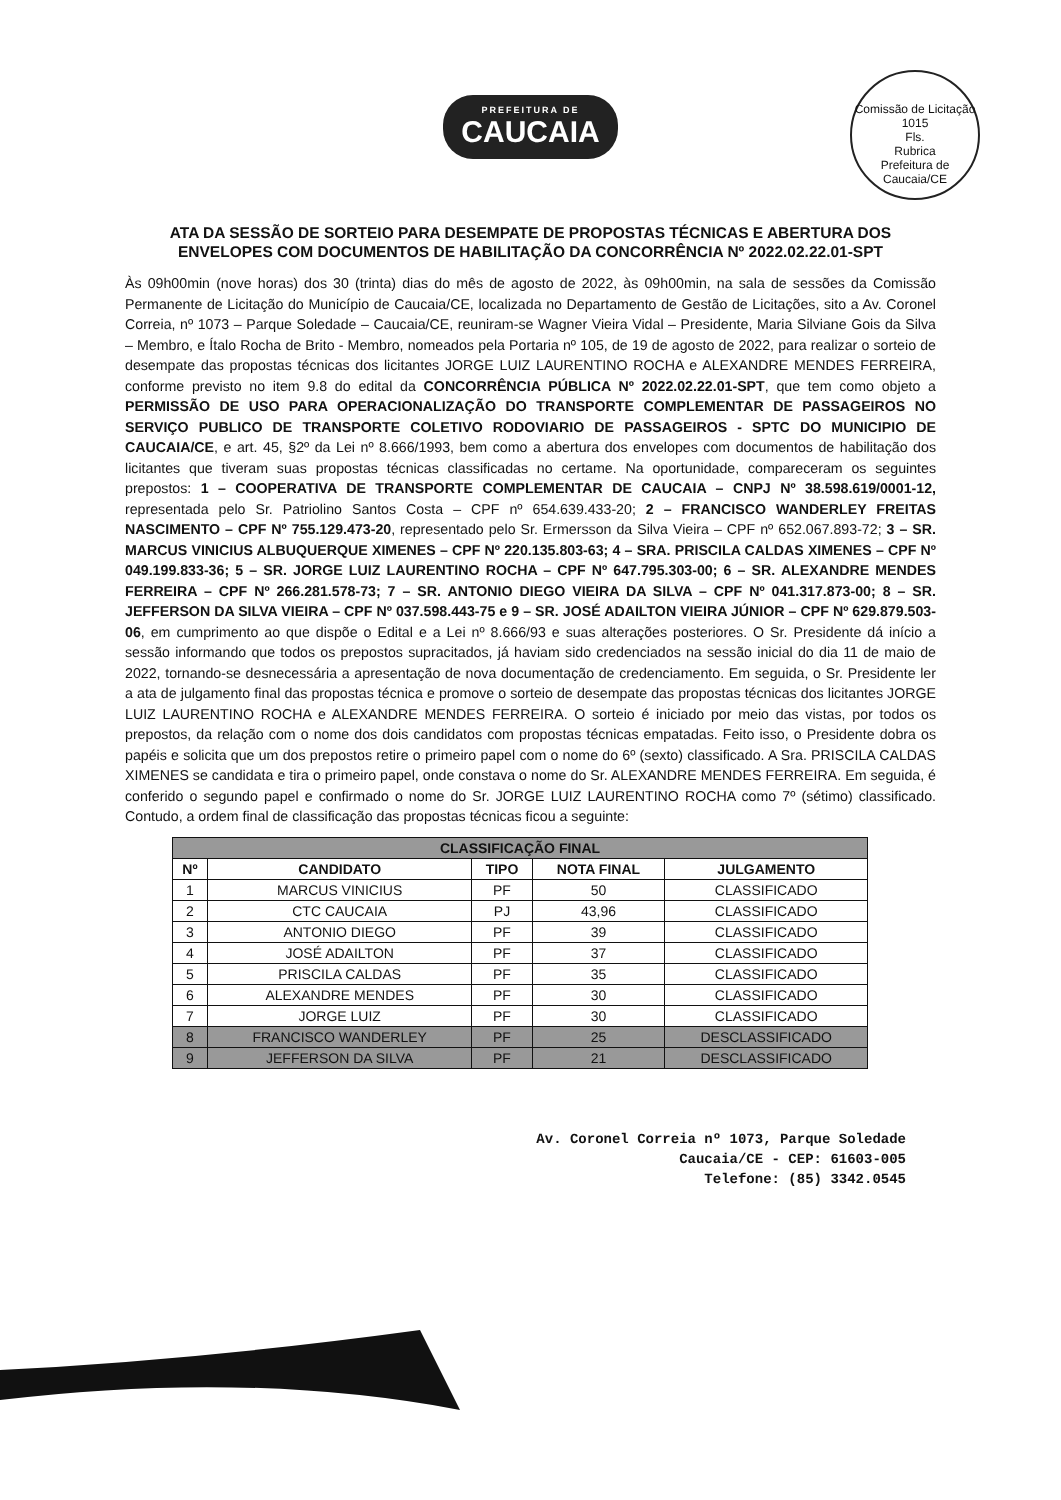Comissão de Licitação
1015
Fls.
Rubrica
Prefeitura de Caucaia/CE
PREFEITURA DE CAUCAIA
ATA DA SESSÃO DE SORTEIO PARA DESEMPATE DE PROPOSTAS TÉCNICAS E ABERTURA DOS
ENVELOPES COM DOCUMENTOS DE HABILITAÇÃO DA CONCORRÊNCIA Nº 2022.02.22.01-SPT
Às 09h00min (nove horas) dos 30 (trinta) dias do mês de agosto de 2022, às 09h00min, na sala de sessões da Comissão Permanente de Licitação do Município de Caucaia/CE, localizada no Departamento de Gestão de Licitações, sito a Av. Coronel Correia, nº 1073 – Parque Soledade – Caucaia/CE, reuniram-se Wagner Vieira Vidal – Presidente, Maria Silviane Gois da Silva – Membro, e Ítalo Rocha de Brito - Membro, nomeados pela Portaria nº 105, de 19 de agosto de 2022, para realizar o sorteio de desempate das propostas técnicas dos licitantes JORGE LUIZ LAURENTINO ROCHA e ALEXANDRE MENDES FERREIRA, conforme previsto no item 9.8 do edital da CONCORRÊNCIA PÚBLICA Nº 2022.02.22.01-SPT, que tem como objeto a PERMISSÃO DE USO PARA OPERACIONALIZAÇÃO DO TRANSPORTE COMPLEMENTAR DE PASSAGEIROS NO SERVIÇO PUBLICO DE TRANSPORTE COLETIVO RODOVIARIO DE PASSAGEIROS - SPTC DO MUNICIPIO DE CAUCAIA/CE, e art. 45, §2º da Lei nº 8.666/1993, bem como a abertura dos envelopes com documentos de habilitação dos licitantes que tiveram suas propostas técnicas classificadas no certame. Na oportunidade, compareceram os seguintes prepostos: 1 – COOPERATIVA DE TRANSPORTE COMPLEMENTAR DE CAUCAIA – CNPJ Nº 38.598.619/0001-12, representada pelo Sr. Patriolino Santos Costa – CPF nº 654.639.433-20; 2 – FRANCISCO WANDERLEY FREITAS NASCIMENTO – CPF Nº 755.129.473-20, representado pelo Sr. Ermersson da Silva Vieira – CPF nº 652.067.893-72; 3 – SR. MARCUS VINICIUS ALBUQUERQUE XIMENES – CPF Nº 220.135.803-63; 4 – SRA. PRISCILA CALDAS XIMENES – CPF Nº 049.199.833-36; 5 – SR. JORGE LUIZ LAURENTINO ROCHA – CPF Nº 647.795.303-00; 6 – SR. ALEXANDRE MENDES FERREIRA – CPF Nº 266.281.578-73; 7 – SR. ANTONIO DIEGO VIEIRA DA SILVA – CPF Nº 041.317.873-00; 8 – SR. JEFFERSON DA SILVA VIEIRA – CPF Nº 037.598.443-75 e 9 – SR. JOSÉ ADAILTON VIEIRA JÚNIOR – CPF Nº 629.879.503-06, em cumprimento ao que dispõe o Edital e a Lei nº 8.666/93 e suas alterações posteriores. O Sr. Presidente dá início a sessão informando que todos os prepostos supracitados, já haviam sido credenciados na sessão inicial do dia 11 de maio de 2022, tornando-se desnecessária a apresentação de nova documentação de credenciamento. Em seguida, o Sr. Presidente ler a ata de julgamento final das propostas técnica e promove o sorteio de desempate das propostas técnicas dos licitantes JORGE LUIZ LAURENTINO ROCHA e ALEXANDRE MENDES FERREIRA. O sorteio é iniciado por meio das vistas, por todos os prepostos, da relação com o nome dos dois candidatos com propostas técnicas empatadas. Feito isso, o Presidente dobra os papéis e solicita que um dos prepostos retire o primeiro papel com o nome do 6º (sexto) classificado. A Sra. PRISCILA CALDAS XIMENES se candidata e tira o primeiro papel, onde constava o nome do Sr. ALEXANDRE MENDES FERREIRA. Em seguida, é conferido o segundo papel e confirmado o nome do Sr. JORGE LUIZ LAURENTINO ROCHA como 7º (sétimo) classificado. Contudo, a ordem final de classificação das propostas técnicas ficou a seguinte:
| CLASSIFICAÇÃO FINAL | | | | |
| --- | --- | --- | --- | --- |
| Nº | CANDIDATO | TIPO | NOTA FINAL | JULGAMENTO |
| 1 | MARCUS VINICIUS | PF | 50 | CLASSIFICADO |
| 2 | CTC CAUCAIA | PJ | 43,96 | CLASSIFICADO |
| 3 | ANTONIO DIEGO | PF | 39 | CLASSIFICADO |
| 4 | JOSÉ ADAILTON | PF | 37 | CLASSIFICADO |
| 5 | PRISCILA CALDAS | PF | 35 | CLASSIFICADO |
| 6 | ALEXANDRE MENDES | PF | 30 | CLASSIFICADO |
| 7 | JORGE LUIZ | PF | 30 | CLASSIFICADO |
| 8 | FRANCISCO WANDERLEY | PF | 25 | DESCLASSIFICADO |
| 9 | JEFFERSON DA SILVA | PF | 21 | DESCLASSIFICADO |
Av. Coronel Correia nº 1073, Parque Soledade
Caucaia/CE - CEP: 61603-005
Telefone: (85) 3342.0545